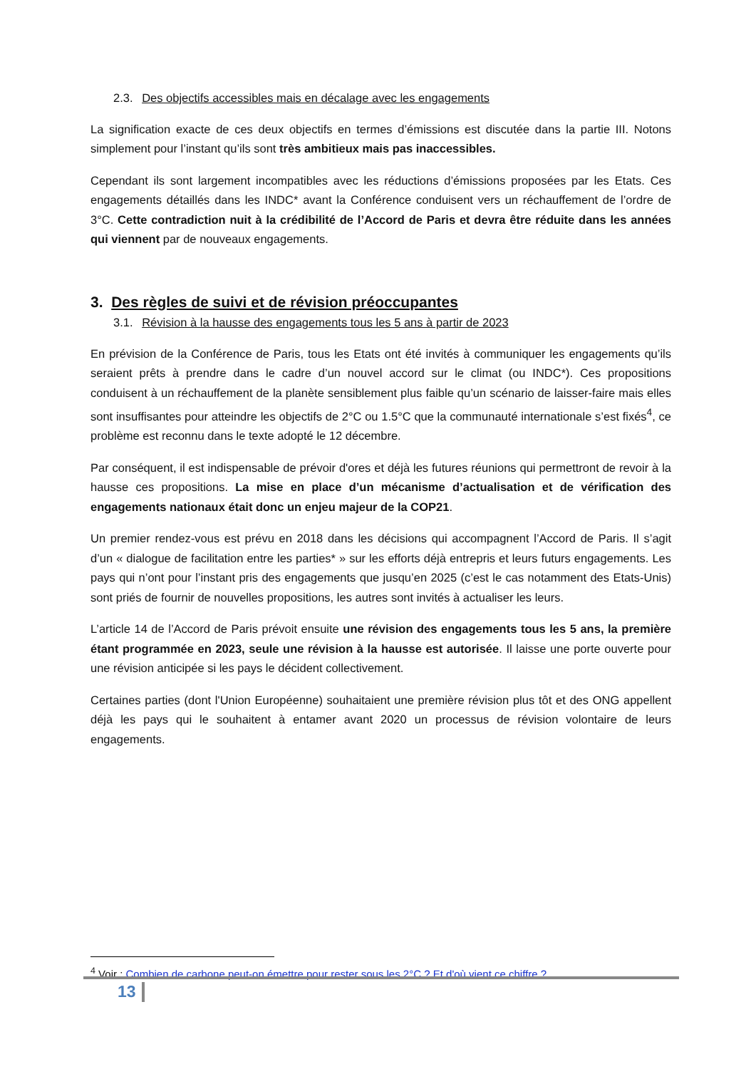2.3. Des objectifs accessibles mais en décalage avec les engagements
La signification exacte de ces deux objectifs en termes d’émissions est discutée dans la partie III. Notons simplement pour l’instant qu’ils sont très ambitieux mais pas inaccessibles.
Cependant ils sont largement incompatibles avec les réductions d’émissions proposées par les Etats. Ces engagements détaillés dans les INDC* avant la Conférence conduisent vers un réchauffement de l’ordre de 3°C. Cette contradiction nuit à la crédibilité de l’Accord de Paris et devra être réduite dans les années qui viennent par de nouveaux engagements.
3. Des règles de suivi et de révision préoccupantes
3.1. Révision à la hausse des engagements tous les 5 ans à partir de 2023
En prévision de la Conférence de Paris, tous les Etats ont été invités à communiquer les engagements qu’ils seraient prêts à prendre dans le cadre d’un nouvel accord sur le climat (ou INDC*). Ces propositions conduisent à un réchauffement de la planète sensiblement plus faible qu’un scénario de laisser-faire mais elles sont insuffisantes pour atteindre les objectifs de 2°C ou 1.5°C que la communauté internationale s’est fixés<sup>4</sup>, ce problème est reconnu dans le texte adopté le 12 décembre.
Par conséquent, il est indispensable de prévoir d'ores et déjà les futures réunions qui permettront de revoir à la hausse ces propositions. La mise en place d’un mécanisme d’actualisation et de vérification des engagements nationaux était donc un enjeu majeur de la COP21.
Un premier rendez-vous est prévu en 2018 dans les décisions qui accompagnent l’Accord de Paris. Il s’agit d’un « dialogue de facilitation entre les parties* » sur les efforts déjà entrepris et leurs futurs engagements. Les pays qui n’ont pour l’instant pris des engagements que jusqu’en 2025 (c’est le cas notamment des Etats-Unis) sont priés de fournir de nouvelles propositions, les autres sont invités à actualiser les leurs.
L’article 14 de l’Accord de Paris prévoit ensuite une révision des engagements tous les 5 ans, la première étant programmée en 2023, seule une révision à la hausse est autorisée. Il laisse une porte ouverte pour une révision anticipée si les pays le décident collectivement.
Certaines parties (dont l'Union Européenne) souhaitaient une première révision plus tôt et des ONG appellent déjà les pays qui le souhaitent à entamer avant 2020 un processus de révision volontaire de leurs engagements.
<sup>4</sup> Voir : Combien de carbone peut-on émettre pour rester sous les 2°C ? Et d'où vient ce chiffre ?
13